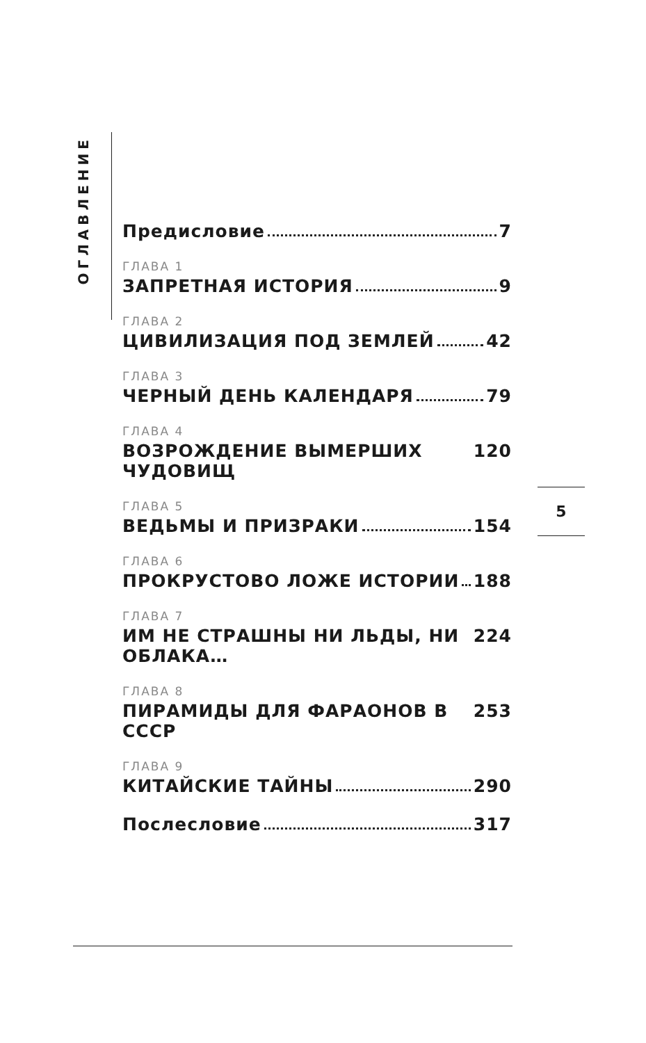ОГЛАВЛЕНИЕ
Предисловие 7
ГЛАВА 1
ЗАПРЕТНАЯ ИСТОРИЯ 9
ГЛАВА 2
ЦИВИЛИЗАЦИЯ ПОД ЗЕМЛЕЙ 42
ГЛАВА 3
ЧЕРНЫЙ ДЕНЬ КАЛЕНДАРЯ 79
ГЛАВА 4
ВОЗРОЖДЕНИЕ ВЫМЕРШИХ ЧУДОВИЩ 120
ГЛАВА 5
ВЕДЬМЫ И ПРИЗРАКИ 154
ГЛАВА 6
ПРОКРУСТОВО ЛОЖЕ ИСТОРИИ 188
ГЛАВА 7
ИМ НЕ СТРАШНЫ НИ ЛЬДЫ, НИ ОБЛАКА… 224
ГЛАВА 8
ПИРАМИДЫ ДЛЯ ФАРАОНОВ В СССР 253
ГЛАВА 9
КИТАЙСКИЕ ТАЙНЫ 290
Послесловие 317
5